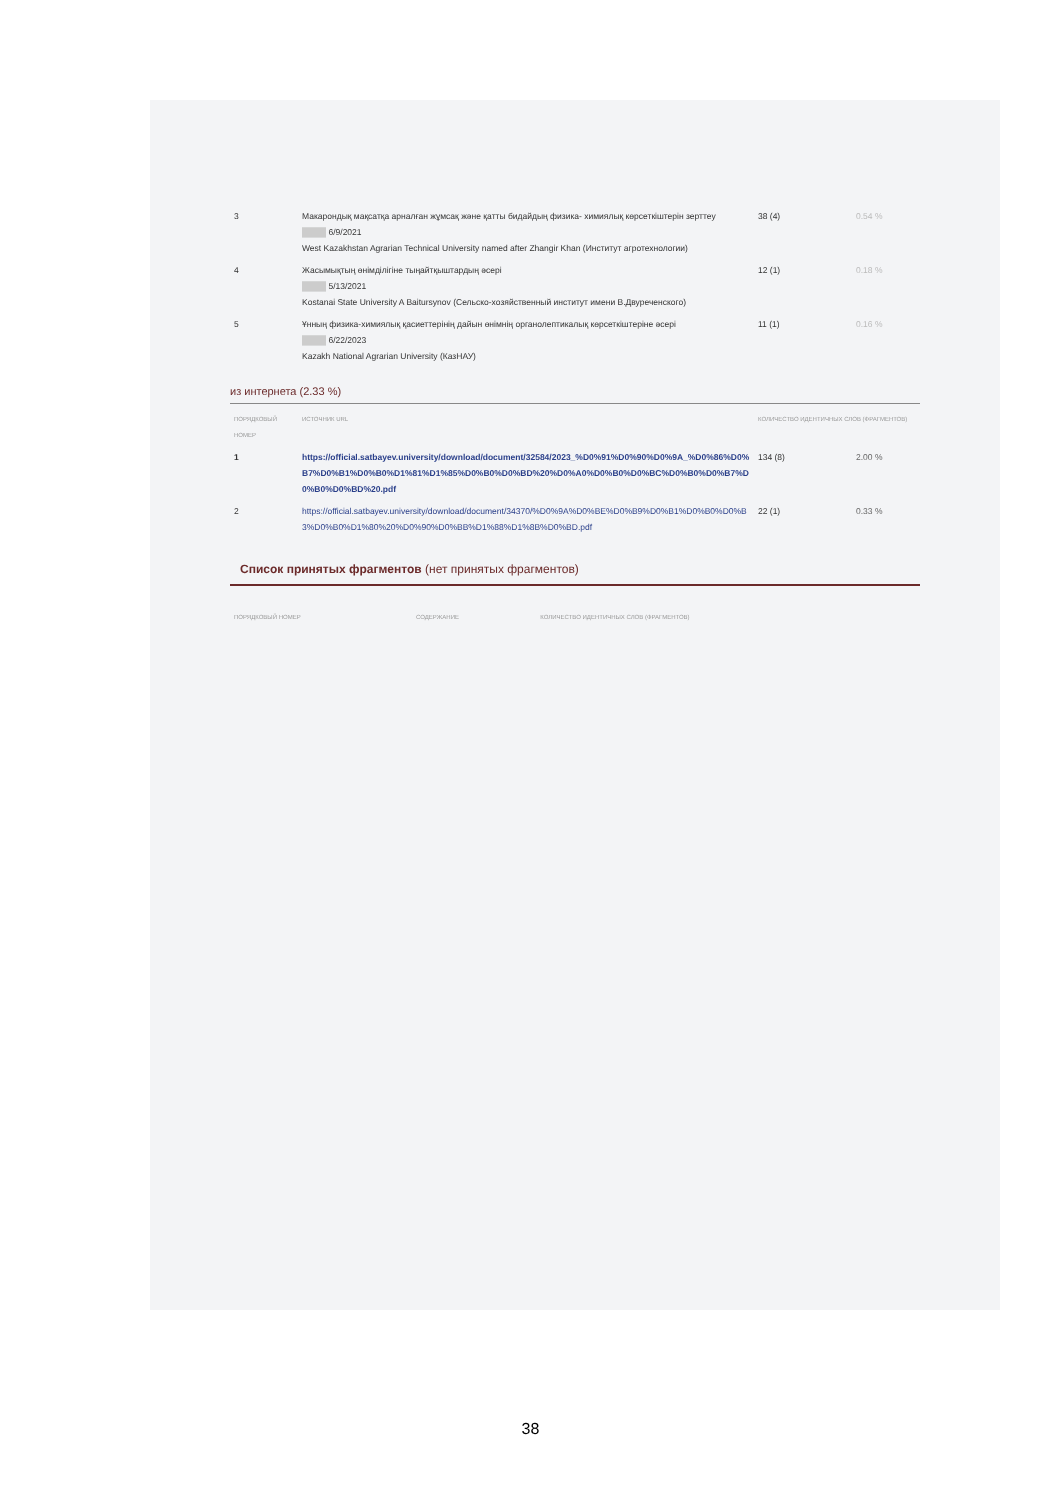| 3 | Макарондық мақсатқа арналған жұмсақ және қатты бидайдың физика- химиялық көрсеткіштерін зерттеу ████ 6/9/2021 West Kazakhstan Agrarian Technical University named after Zhangir Khan (Институт агротехнологии) | 38 (4) | 0.54 % |
| 4 | Жасымықтың өнімділігіне тыңайтқыштардың әсері ████ 5/13/2021 Kostanai State University A Baitursynov (Сельско-хозяйственный институт имени В.Двуреченского) | 12 (1) | 0.18 % |
| 5 | Ұнның физика-химиялық қасиеттерінің дайын өнімнің органолептикалық көрсеткіштеріне әсері ████ 6/22/2023 Kazakh National Agrarian University (КазНАУ) | 11 (1) | 0.16 % |
из интернета (2.33 %)
| ПОРЯДКОВЫЙ НОМЕР | ИСТОЧНИК URL | КОЛИЧЕСТВО ИДЕНТИЧНЫХ СЛОВ (ФРАГМЕНТОВ) | |
| --- | --- | --- | --- |
| 1 | https://official.satbayev.university/download/document/32584/2023_%D0%91%D0%90%D0%9A_%D0%86%D0%B7%D0%B1%D0%B0%D1%81%D1%85%D0%B0%D0%BD%20%D0%A0%D0%B0%D0%BC%D0%B0%D0%B7%D0%B0%D0%BD%20.pdf | 134 (8) | 2.00 % |
| 2 | https://official.satbayev.university/download/document/34370/%D0%9A%D0%BE%D0%B9%D0%B1%D0%B0%D0%B3%D0%B0%D1%80%20%D0%90%D0%BB%D1%88%D1%8B%D0%BD.pdf | 22 (1) | 0.33 % |
Список принятых фрагментов (нет принятых фрагментов)
| ПОРЯДКОВЫЙ НОМЕР | СОДЕРЖАНИЕ | КОЛИЧЕСТВО ИДЕНТИЧНЫХ СЛОВ (ФРАГМЕНТОВ) |
| --- | --- | --- |
38